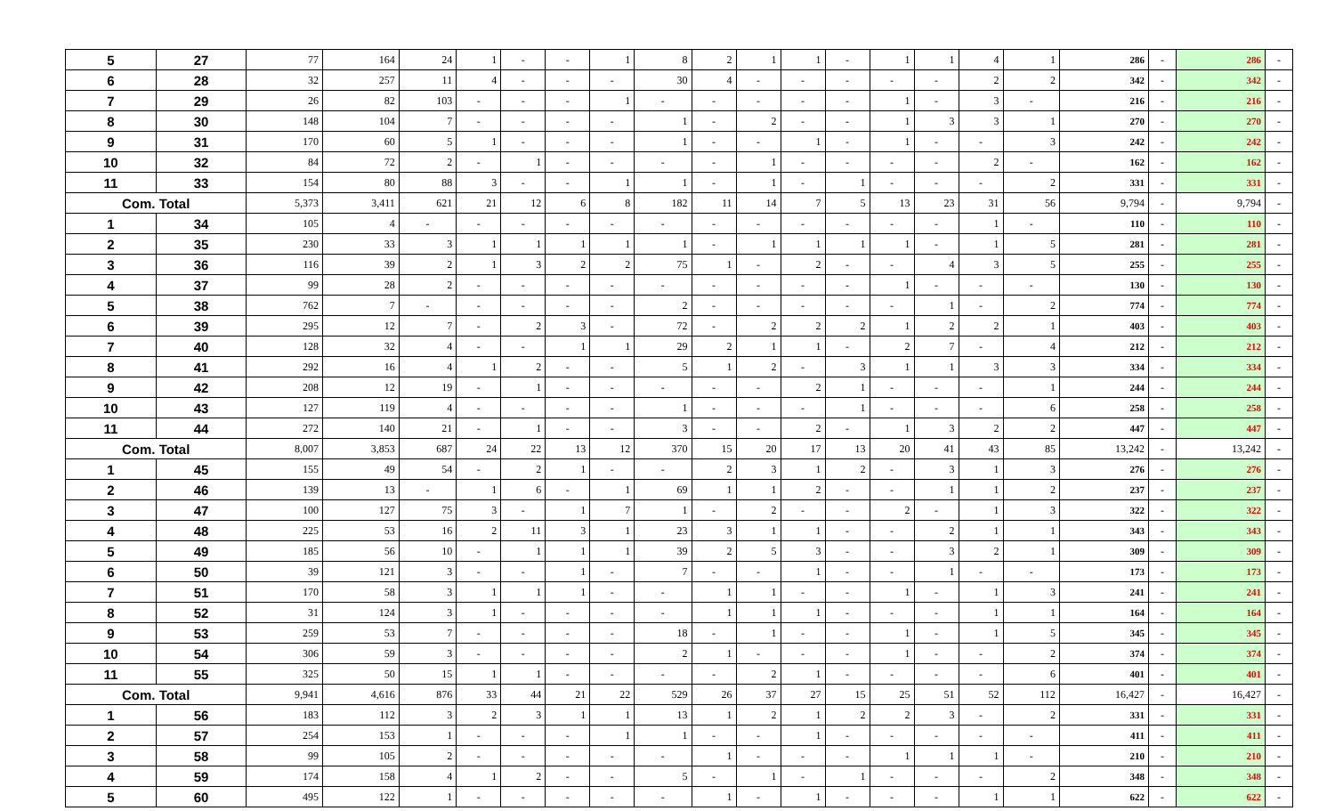| 5 | 27 | 77 | 164 | 24 | 1 | - | - | 1 | 8 | 2 | 1 | 1 | - | 1 | 1 | 4 | 1 | 286 | - | 286 | - |
| 6 | 28 | 32 | 257 | 11 | 4 | - | - | - | 30 | 4 | - | - | - | - | - | 2 | 2 | 342 | - | 342 | - |
| 7 | 29 | 26 | 82 | 103 | - | - | - | 1 | - | - | - | - | - | 1 | - | 3 | - | 216 | - | 216 | - |
| 8 | 30 | 148 | 104 | 7 | - | - | - | - | 1 | - | 2 | - | - | 1 | 3 | 3 | 1 | 270 | - | 270 | - |
| 9 | 31 | 170 | 60 | 5 | 1 | - | - | - | 1 | - | - | 1 | - | 1 | - | - | 3 | 242 | - | 242 | - |
| 10 | 32 | 84 | 72 | 2 | - | 1 | - | - | - | - | 1 | - | - | - | - | 2 | - | 162 | - | 162 | - |
| 11 | 33 | 154 | 80 | 88 | 3 | - | - | 1 | 1 | - | 1 | - | 1 | - | - | - | 2 | 331 | - | 331 | - |
| Com. Total | | 5,373 | 3,411 | 621 | 21 | 12 | 6 | 8 | 182 | 11 | 14 | 7 | 5 | 13 | 23 | 31 | 56 | 9,794 | - | 9,794 | - |
| 1 | 34 | 105 | 4 | - | - | - | - | - | - | - | - | - | - | - | - | 1 | - | 110 | - | 110 | - |
| 2 | 35 | 230 | 33 | 3 | 1 | 1 | 1 | 1 | 1 | - | 1 | 1 | 1 | 1 | - | 1 | 5 | 281 | - | 281 | - |
| 3 | 36 | 116 | 39 | 2 | 1 | 3 | 2 | 2 | 75 | 1 | - | 2 | - | - | 4 | 3 | 5 | 255 | - | 255 | - |
| 4 | 37 | 99 | 28 | 2 | - | - | - | - | - | - | - | - | - | 1 | - | - | - | 130 | - | 130 | - |
| 5 | 38 | 762 | 7 | - | - | - | - | - | 2 | - | - | - | - | - | 1 | - | 2 | 774 | - | 774 | - |
| 6 | 39 | 295 | 12 | 7 | - | 2 | 3 | - | 72 | - | 2 | 2 | 2 | 1 | 2 | 2 | 1 | 403 | - | 403 | - |
| 7 | 40 | 128 | 32 | 4 | - | - | 1 | 1 | 29 | 2 | 1 | 1 | - | 2 | 7 | - | 4 | 212 | - | 212 | - |
| 8 | 41 | 292 | 16 | 4 | 1 | 2 | - | - | 5 | 1 | 2 | - | 3 | 1 | 1 | 3 | 3 | 334 | - | 334 | - |
| 9 | 42 | 208 | 12 | 19 | - | 1 | - | - | - | - | - | 2 | 1 | - | - | - | 1 | 244 | - | 244 | - |
| 10 | 43 | 127 | 119 | 4 | - | - | - | - | 1 | - | - | - | 1 | - | - | - | 6 | 258 | - | 258 | - |
| 11 | 44 | 272 | 140 | 21 | - | 1 | - | - | 3 | - | - | 2 | - | 1 | 3 | 2 | 2 | 447 | - | 447 | - |
| Com. Total | | 8,007 | 3,853 | 687 | 24 | 22 | 13 | 12 | 370 | 15 | 20 | 17 | 13 | 20 | 41 | 43 | 85 | 13,242 | - | 13,242 | - |
| 1 | 45 | 155 | 49 | 54 | - | 2 | 1 | - | - | 2 | 3 | 1 | 2 | - | 3 | 1 | 3 | 276 | - | 276 | - |
| 2 | 46 | 139 | 13 | - | 1 | 6 | - | 1 | 69 | 1 | 1 | 2 | - | - | 1 | 1 | 2 | 237 | - | 237 | - |
| 3 | 47 | 100 | 127 | 75 | 3 | - | 1 | 7 | 1 | - | 2 | - | - | 2 | - | 1 | 3 | 322 | - | 322 | - |
| 4 | 48 | 225 | 53 | 16 | 2 | 11 | 3 | 1 | 23 | 3 | 1 | 1 | - | - | 2 | 1 | 1 | 343 | - | 343 | - |
| 5 | 49 | 185 | 56 | 10 | - | 1 | 1 | 1 | 39 | 2 | 5 | 3 | - | - | 3 | 2 | 1 | 309 | - | 309 | - |
| 6 | 50 | 39 | 121 | 3 | - | - | 1 | - | 7 | - | - | 1 | - | - | 1 | - | - | 173 | - | 173 | - |
| 7 | 51 | 170 | 58 | 3 | 1 | 1 | 1 | - | - | 1 | 1 | - | - | 1 | - | 1 | 3 | 241 | - | 241 | - |
| 8 | 52 | 31 | 124 | 3 | 1 | - | - | - | - | 1 | 1 | 1 | - | - | - | 1 | 1 | 164 | - | 164 | - |
| 9 | 53 | 259 | 53 | 7 | - | - | - | - | 18 | - | 1 | - | - | 1 | - | 1 | 5 | 345 | - | 345 | - |
| 10 | 54 | 306 | 59 | 3 | - | - | - | - | 2 | 1 | - | - | - | 1 | - | - | 2 | 374 | - | 374 | - |
| 11 | 55 | 325 | 50 | 15 | 1 | 1 | - | - | - | - | 2 | 1 | - | - | - | - | 6 | 401 | - | 401 | - |
| Com. Total | | 9,941 | 4,616 | 876 | 33 | 44 | 21 | 22 | 529 | 26 | 37 | 27 | 15 | 25 | 51 | 52 | 112 | 16,427 | - | 16,427 | - |
| 1 | 56 | 183 | 112 | 3 | 2 | 3 | 1 | 1 | 13 | 1 | 2 | 1 | 2 | 2 | 3 | - | 2 | 331 | - | 331 | - |
| 2 | 57 | 254 | 153 | 1 | - | - | - | 1 | 1 | - | - | 1 | - | - | - | - | - | 411 | - | 411 | - |
| 3 | 58 | 99 | 105 | 2 | - | - | - | - | - | 1 | - | - | - | 1 | 1 | 1 | - | 210 | - | 210 | - |
| 4 | 59 | 174 | 158 | 4 | 1 | 2 | - | - | 5 | - | 1 | - | 1 | - | - | - | 2 | 348 | - | 348 | - |
| 5 | 60 | 495 | 122 | 1 | - | - | - | - | - | 1 | - | 1 | - | - | - | 1 | 1 | 622 | - | 622 | - |